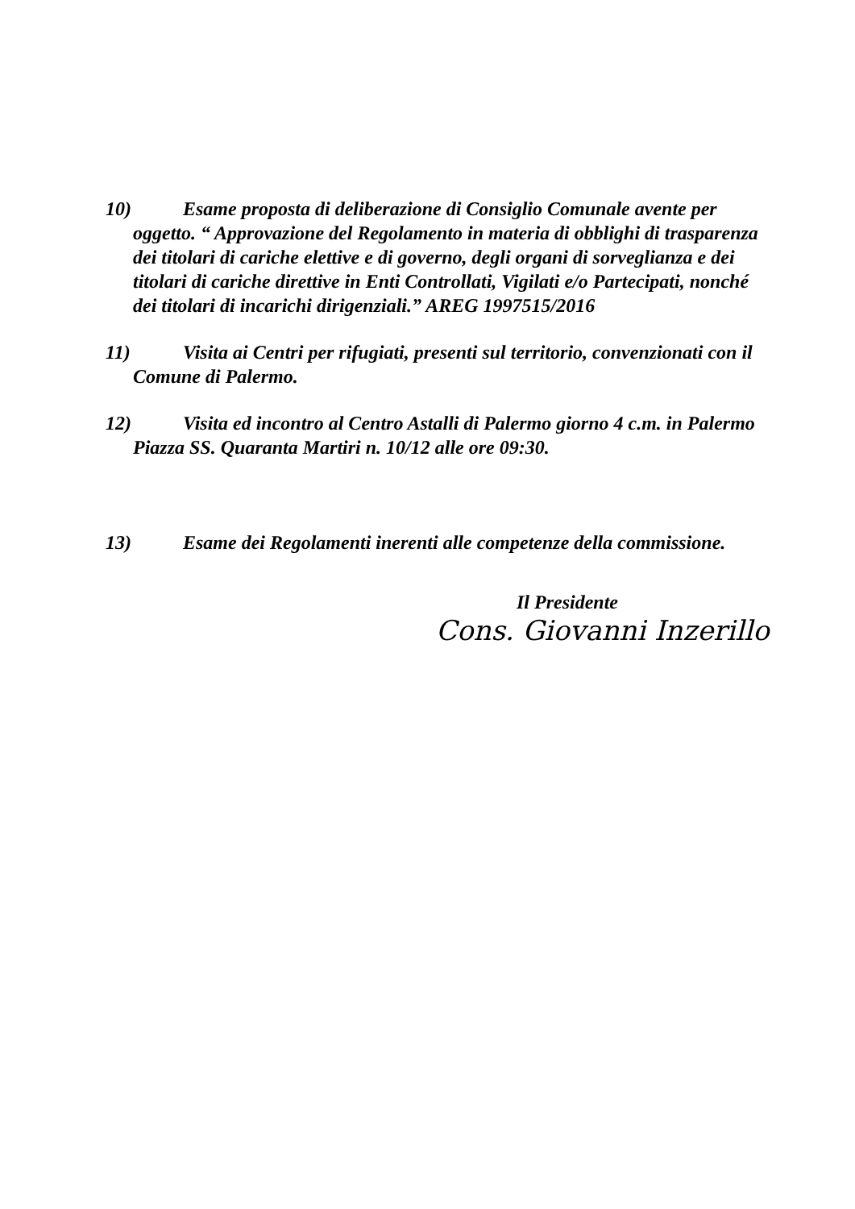10) Esame proposta di deliberazione di Consiglio Comunale avente per oggetto. “ Approvazione del Regolamento in materia di obblighi di trasparenza dei titolari di cariche elettive e di governo, degli organi di sorveglianza e dei titolari di cariche direttive in Enti Controllati, Vigilati e/o Partecipati, nonché dei titolari di incarichi dirigenziali.” AREG 1997515/2016
11) Visita ai Centri per rifugiati, presenti sul territorio, convenzionati con il Comune di Palermo.
12) Visita ed incontro al Centro Astalli di Palermo giorno 4 c.m. in Palermo Piazza SS. Quaranta Martiri n. 10/12 alle ore 09:30.
13) Esame dei Regolamenti inerenti alle competenze della commissione.
Il Presidente
Cons. Giovanni Inzerillo